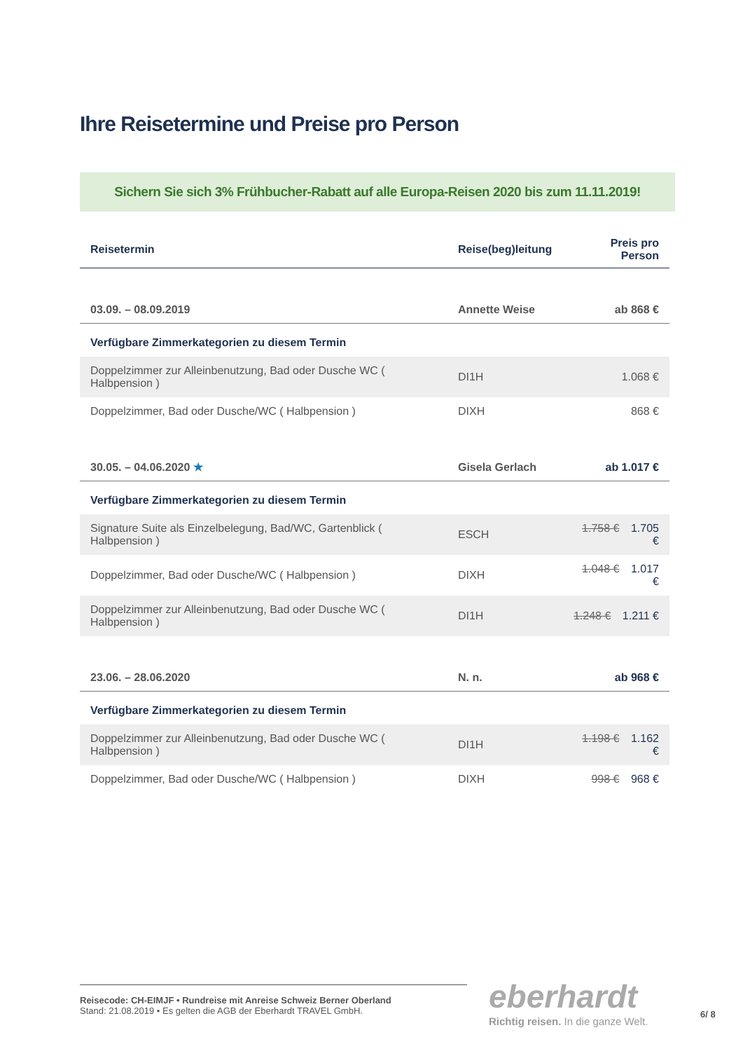Ihre Reisetermine und Preise pro Person
Sichern Sie sich 3% Frühbucher-Rabatt auf alle Europa-Reisen 2020 bis zum 11.11.2019!
| Reisetermin | Reise(beg)leitung | | Preis pro Person |
| --- | --- | --- | --- |
| 03.09. – 08.09.2019 | Annette Weise | | ab 868 € |
| Verfügbare Zimmerkategorien zu diesem Termin | | | |
| Doppelzimmer zur Alleinbenutzung, Bad oder Dusche WC ( Halbpension ) | | DI1H | 1.068 € |
| Doppelzimmer, Bad oder Dusche/WC ( Halbpension ) | | DIXH | 868 € |
| 30.05. – 04.06.2020 ★ | Gisela Gerlach | | ab 1.017 € |
| Verfügbare Zimmerkategorien zu diesem Termin | | | |
| Signature Suite als Einzelbelegung, Bad/WC, Gartenblick ( Halbpension ) | | ESCH | 1.758 € 1.705 € |
| Doppelzimmer, Bad oder Dusche/WC ( Halbpension ) | | DIXH | 1.048 € 1.017 € |
| Doppelzimmer zur Alleinbenutzung, Bad oder Dusche WC ( Halbpension ) | | DI1H | 1.248 € 1.211 € |
| 23.06. – 28.06.2020 | N. n. | | ab 968 € |
| Verfügbare Zimmerkategorien zu diesem Termin | | | |
| Doppelzimmer zur Alleinbenutzung, Bad oder Dusche WC ( Halbpension ) | | DI1H | 1.198 € 1.162 € |
| Doppelzimmer, Bad oder Dusche/WC ( Halbpension ) | | DIXH | 998 € 968 € |
Reisecode: CH-EIMJF • Rundreise mit Anreise Schweiz Berner Oberland
Stand: 21.08.2019 • Es gelten die AGB der Eberhardt TRAVEL GmbH.
eberhardt
Richtig reisen. In die ganze Welt.
6/ 8